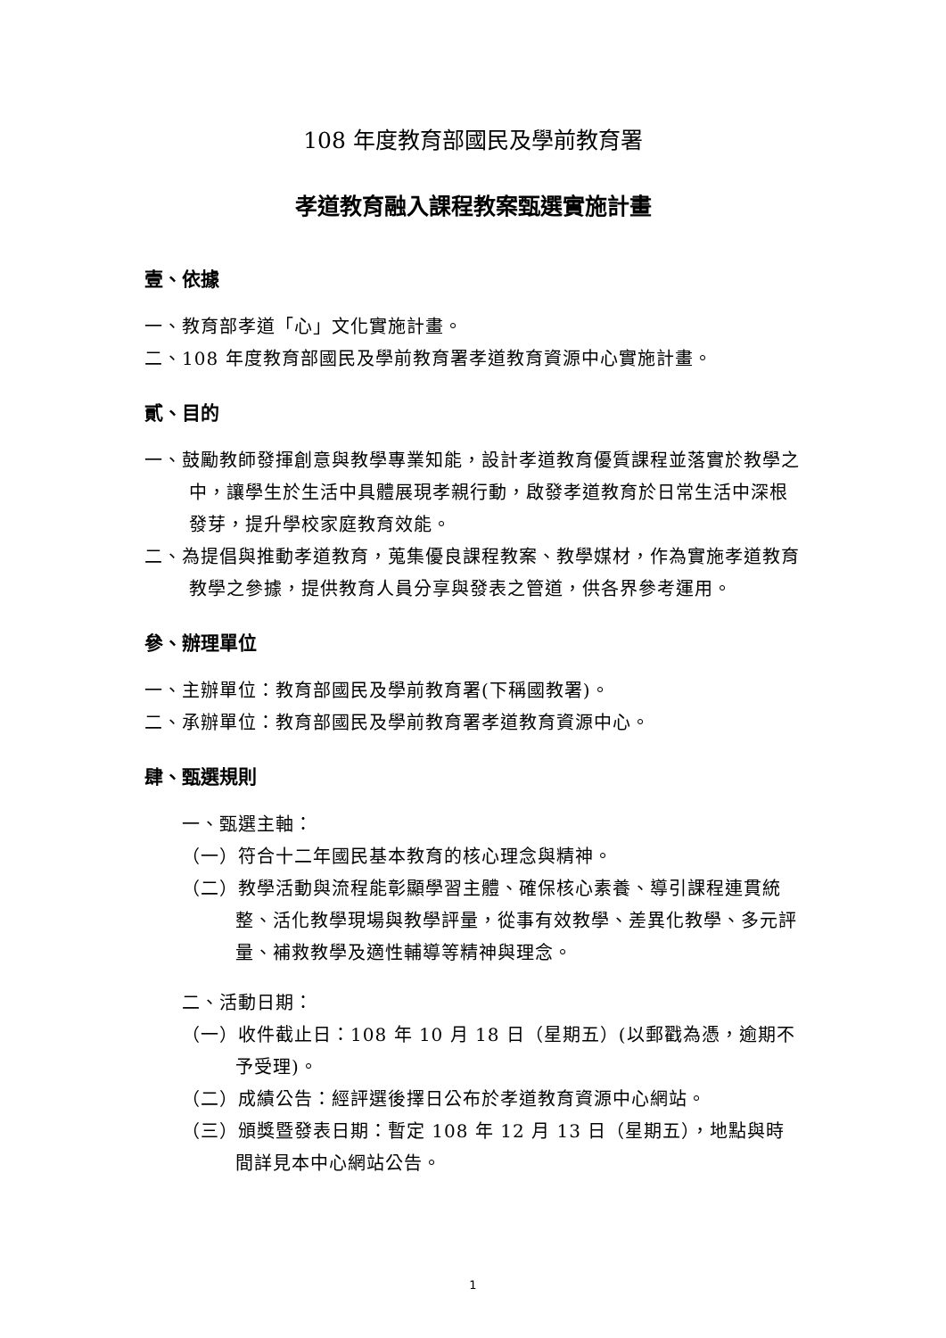108 年度教育部國民及學前教育署
孝道教育融入課程教案甄選實施計畫
壹、依據
一、教育部孝道「心」文化實施計畫。
二、108 年度教育部國民及學前教育署孝道教育資源中心實施計畫。
貳、目的
一、鼓勵教師發揮創意與教學專業知能，設計孝道教育優質課程並落實於教學之中，讓學生於生活中具體展現孝親行動，啟發孝道教育於日常生活中深根發芽，提升學校家庭教育效能。
二、為提倡與推動孝道教育，蒐集優良課程教案、教學媒材，作為實施孝道教育教學之參據，提供教育人員分享與發表之管道，供各界參考運用。
參、辦理單位
一、主辦單位：教育部國民及學前教育署(下稱國教署)。
二、承辦單位：教育部國民及學前教育署孝道教育資源中心。
肆、甄選規則
一、甄選主軸：
（一）符合十二年國民基本教育的核心理念與精神。
（二）教學活動與流程能彰顯學習主體、確保核心素養、導引課程連貫統整、活化教學現場與教學評量，從事有效教學、差異化教學、多元評量、補救教學及適性輔導等精神與理念。
二、活動日期：
（一）收件截止日：108 年 10 月 18 日（星期五）(以郵戳為憑，逾期不予受理)。
（二）成績公告：經評選後擇日公布於孝道教育資源中心網站。
（三）頒獎暨發表日期：暫定 108 年 12 月 13 日（星期五），地點與時間詳見本中心網站公告。
1